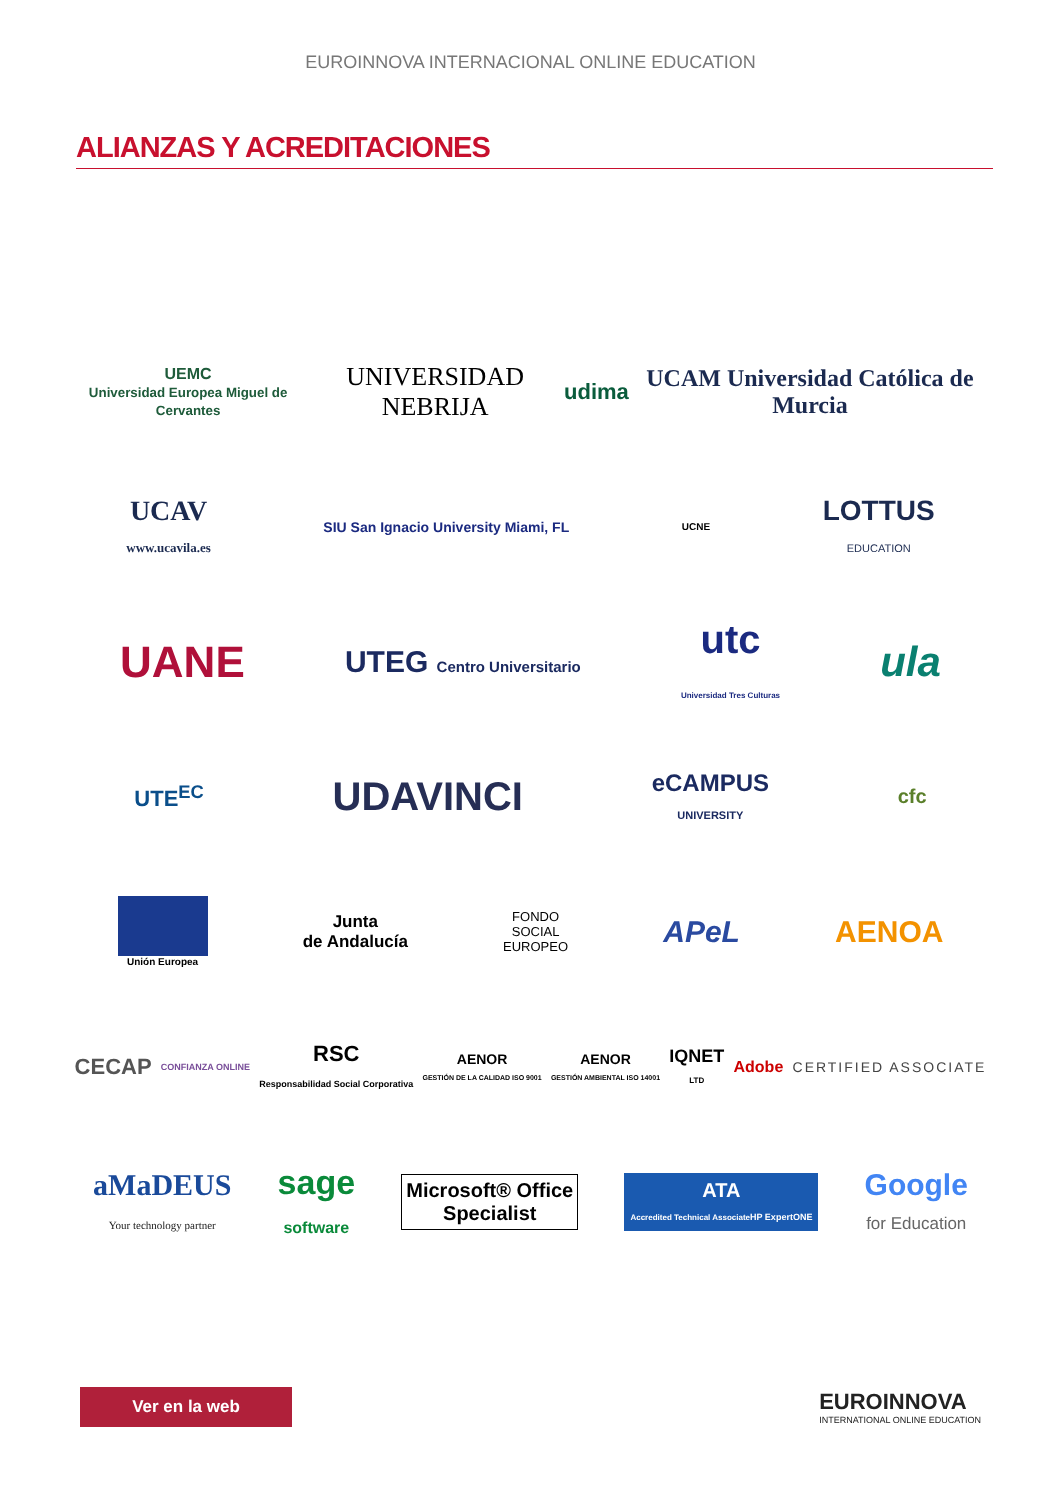EUROINNOVA INTERNACIONAL ONLINE EDUCATION
ALIANZAS Y ACREDITACIONES
UEMC
Universidad Europea Miguel de Cervantes UNIVERSIDAD NEBRIJA udima UCAM Universidad Católica de Murcia
UCAV
www.ucavila.es SIU San Ignacio University Miami, FL UCNE LOTTUS
EDUCATION
UANE UTEG Centro Universitario utc
Universidad Tres Culturas ula
UTE<sup>EC</sup> UDAVINCI eCAMPUS
UNIVERSITY cfc
Unión Europea Junta
de Andalucía FONDO
SOCIAL
EUROPEO APeL AENOA
CECAP CONFIANZA ONLINE RSC
Responsabilidad Social Corporativa AENOR
GESTIÓN DE LA CALIDAD ISO 9001 AENOR
GESTIÓN AMBIENTAL ISO 14001 IQNET
LTD Adobe CERTIFIED ASSOCIATE
aMaDEUS
Your technology partner sage
software Microsoft® Office
Specialist ATA
Accredited Technical Associate HP ExpertONE Google
for Education
Ver en la web
EUROINNOVA
INTERNATIONAL ONLINE EDUCATION